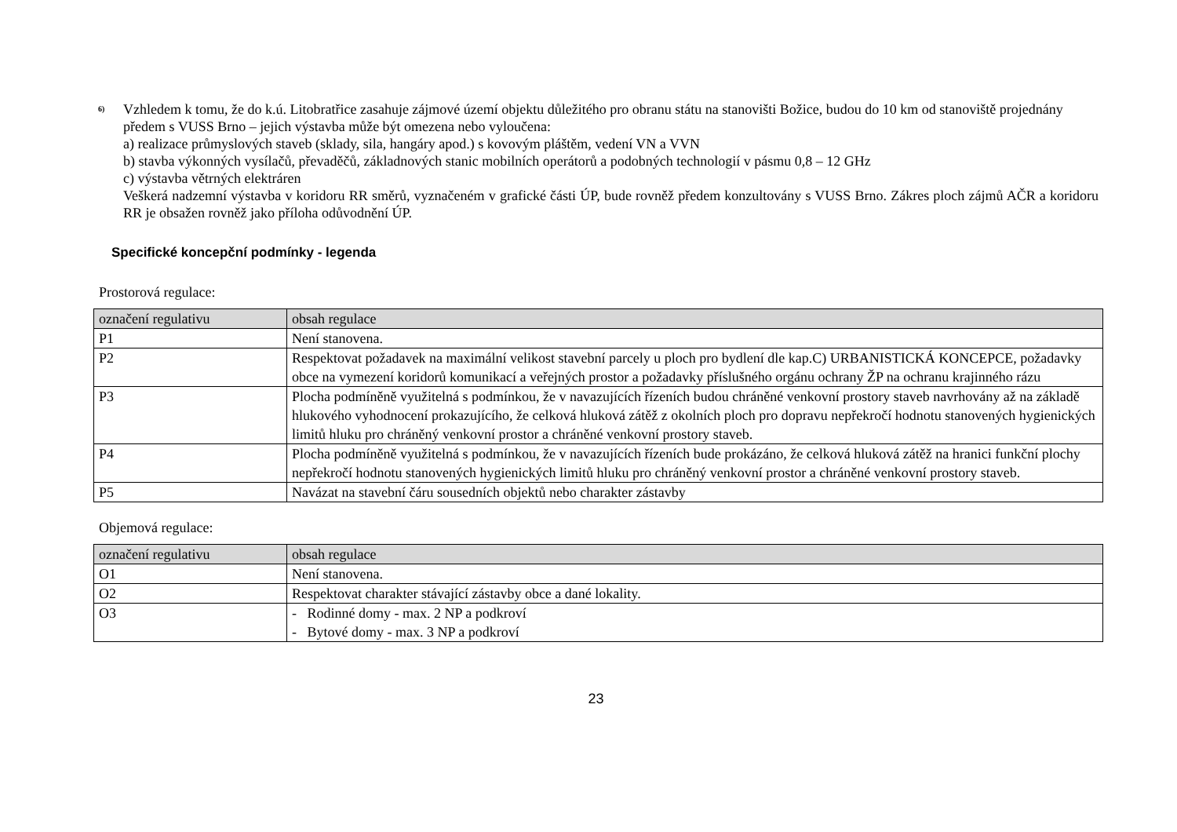<sup>6)</sup> Vzhledem k tomu, že do k.ú. Litobratřice zasahuje zájmové území objektu důležitého pro obranu státu na stanovišti Božice, budou do 10 km od stanoviště projednány předem s VUSS Brno – jejich výstavba může být omezena nebo vyloučena:
a) realizace průmyslových staveb (sklady, sila, hangáry apod.) s kovovým pláštěm, vedení VN a VVN
b) stavba výkonných vysílačů, převaděčů, základnových stanic mobilních operátorů a podobných technologií v pásmu 0,8 – 12 GHz
c) výstavba větrných elektráren
Veškerá nadzemní výstavba v koridoru RR směrů, vyznačeném v grafické části ÚP, bude rovněž předem konzultovány s VUSS Brno. Zákres ploch zájmů AČR a koridoru RR je obsažen rovněž jako příloha odůvodnění ÚP.
Specifické koncepční podmínky - legenda
Prostorová regulace:
| označení regulativu | obsah regulace |
| --- | --- |
| P1 | Není stanovena. |
| P2 | Respektovat požadavek na maximální velikost stavební parcely u ploch pro bydlení dle kap.C) URBANISTICKÁ KONCEPCE, požadavky obce na vymezení koridorů komunikací a veřejných prostor a požadavky příslušného orgánu ochrany ŽP na ochranu krajinného rázu |
| P3 | Plocha podmíněně využitelná s podmínkou, že v navazujících řízeních budou chráněné venkovní prostory staveb navrhovány až na základě hlukového vyhodnocení prokazujícího, že celková hluková zátěž z okolních ploch pro dopravu nepřekročí hodnotu stanovených hygienických limitů hluku pro chráněný venkovní prostor a chráněné venkovní prostory staveb. |
| P4 | Plocha podmíněně využitelná s podmínkou, že v navazujících řízeních bude prokázáno, že celková hluková zátěž na hranici funkční plochy nepřekročí hodnotu stanovených hygienických limitů hluku pro chráněný venkovní prostor a chráněné venkovní prostory staveb. |
| P5 | Navázat na stavební čáru sousedních objektů nebo charakter zástavby |
Objemová regulace:
| označení regulativu | obsah regulace |
| --- | --- |
| O1 | Není stanovena. |
| O2 | Respektovat charakter stávající zástavby obce a dané lokality. |
| O3 | - Rodinné domy - max. 2 NP a podkroví - Bytové domy - max. 3 NP a podkroví |
23